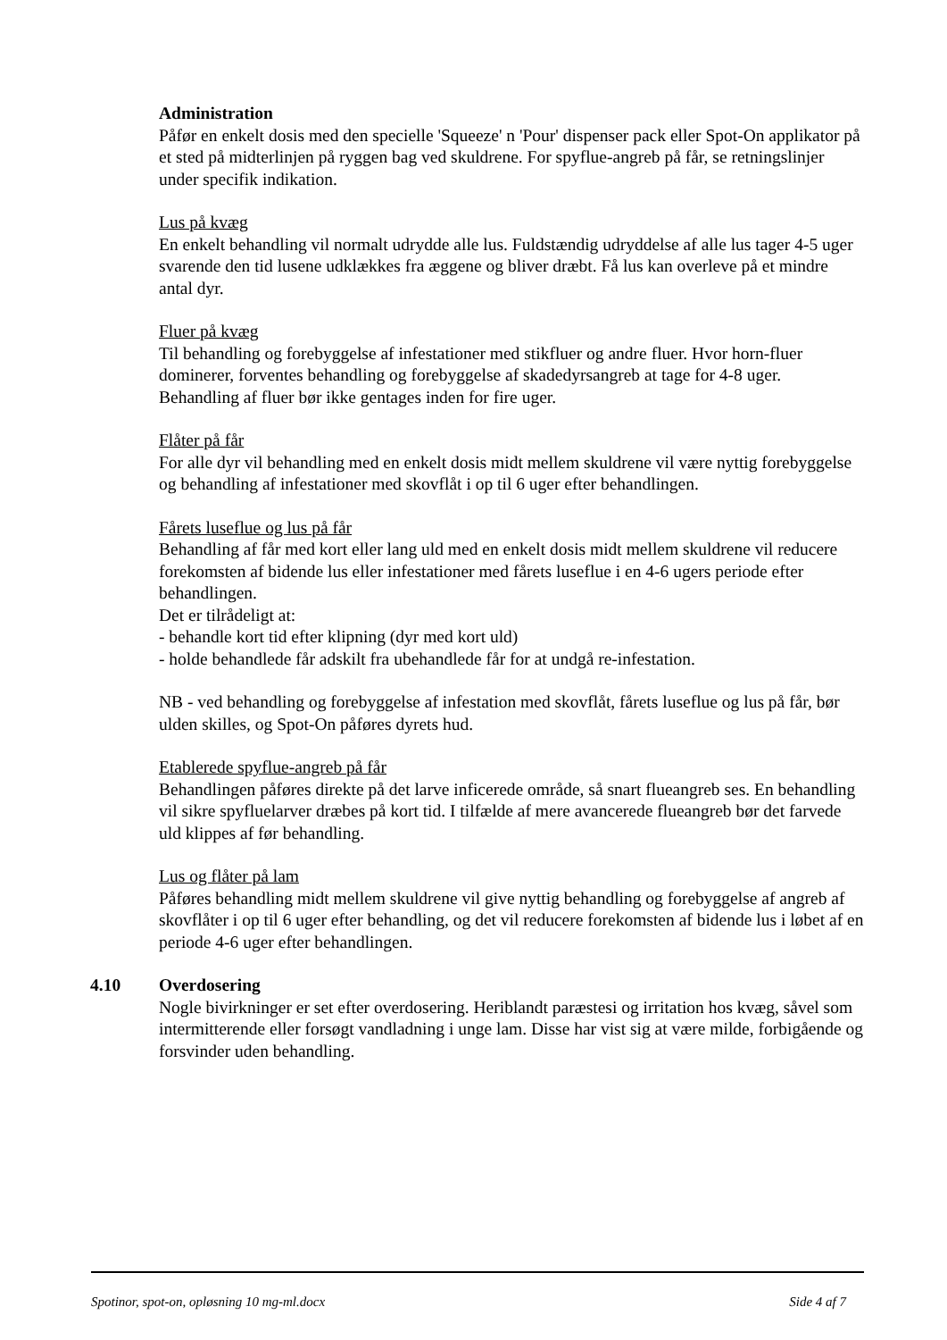Administration
Påfør en enkelt dosis med den specielle 'Squeeze' n 'Pour' dispenser pack eller Spot-On applikator på et sted på midterlinjen på ryggen bag ved skuldrene. For spyflue-angreb på får, se retningslinjer under specifik indikation.
Lus på kvæg
En enkelt behandling vil normalt udrydde alle lus. Fuldstændig udryddelse af alle lus tager 4-5 uger svarende den tid lusene udklækkes fra æggene og bliver dræbt. Få lus kan overleve på et mindre antal dyr.
Fluer på kvæg
Til behandling og forebyggelse af infestationer med stikfluer og andre fluer. Hvor horn-fluer dominerer, forventes behandling og forebyggelse af skadedyrsangreb at tage for 4-8 uger. Behandling af fluer bør ikke gentages inden for fire uger.
Flåter på får
For alle dyr vil behandling med en enkelt dosis midt mellem skuldrene vil være nyttig forebyggelse og behandling af infestationer med skovflåt i op til 6 uger efter behandlingen.
Fårets luseflue og lus på får
Behandling af får med kort eller lang uld med en enkelt dosis midt mellem skuldrene vil reducere forekomsten af bidende lus eller infestationer med fårets luseflue i en 4-6 ugers periode efter behandlingen.
Det er tilrådeligt at:
- behandle kort tid efter klipning (dyr med kort uld)
- holde behandlede får adskilt fra ubehandlede får for at undgå re-infestation.
NB - ved behandling og forebyggelse af infestation med skovflåt, fårets luseflue og lus på får, bør ulden skilles, og Spot-On påføres dyrets hud.
Etablerede spyflue-angreb på får
Behandlingen påføres direkte på det larve inficerede område, så snart flueangreb ses. En behandling vil sikre spyfluelarver dræbes på kort tid. I tilfælde af mere avancerede flueangreb bør det farvede uld klippes af før behandling.
Lus og flåter på lam
Påføres behandling midt mellem skuldrene vil give nyttig behandling og forebyggelse af angreb af skovflåter i op til 6 uger efter behandling, og det vil reducere forekomsten af bidende lus i løbet af en periode 4-6 uger efter behandlingen.
4.10 Overdosering
Nogle bivirkninger er set efter overdosering. Heriblandt paræstesi og irritation hos kvæg, såvel som intermitterende eller forsøgt vandladning i unge lam. Disse har vist sig at være milde, forbigående og forsvinder uden behandling.
Spotinor, spot-on, opløsning 10 mg-ml.docx Side 4 af 7